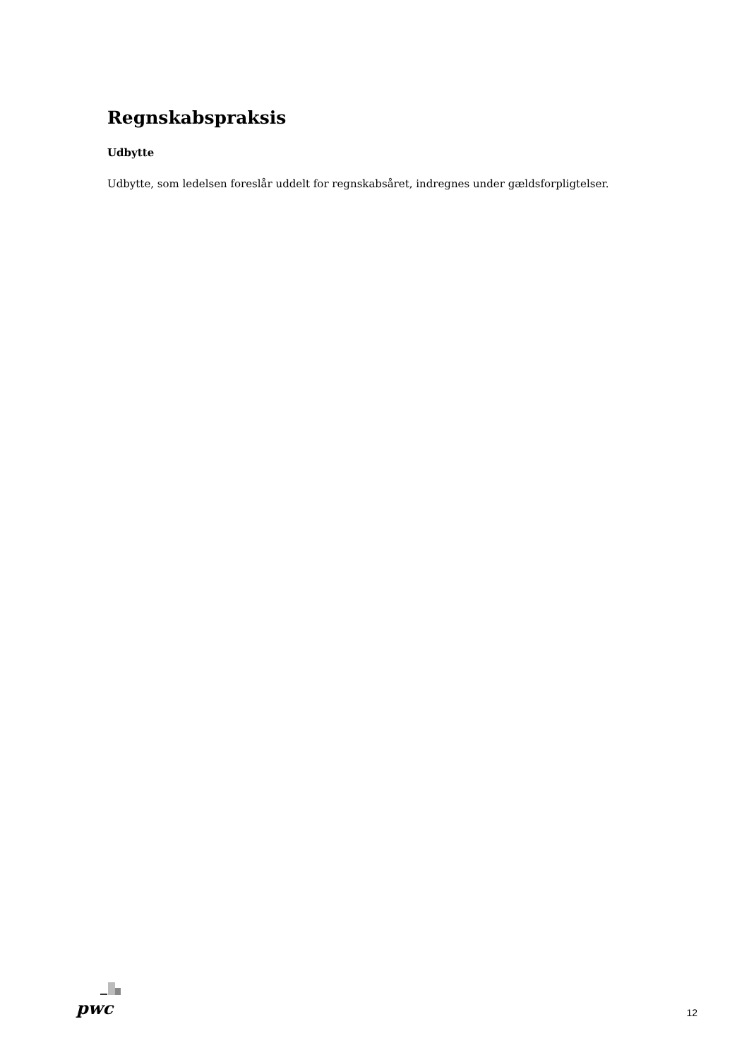Regnskabspraksis
Udbytte
Udbytte, som ledelsen foreslår uddelt for regnskabsåret, indregnes under gældsforpligtelser.
pwc
12